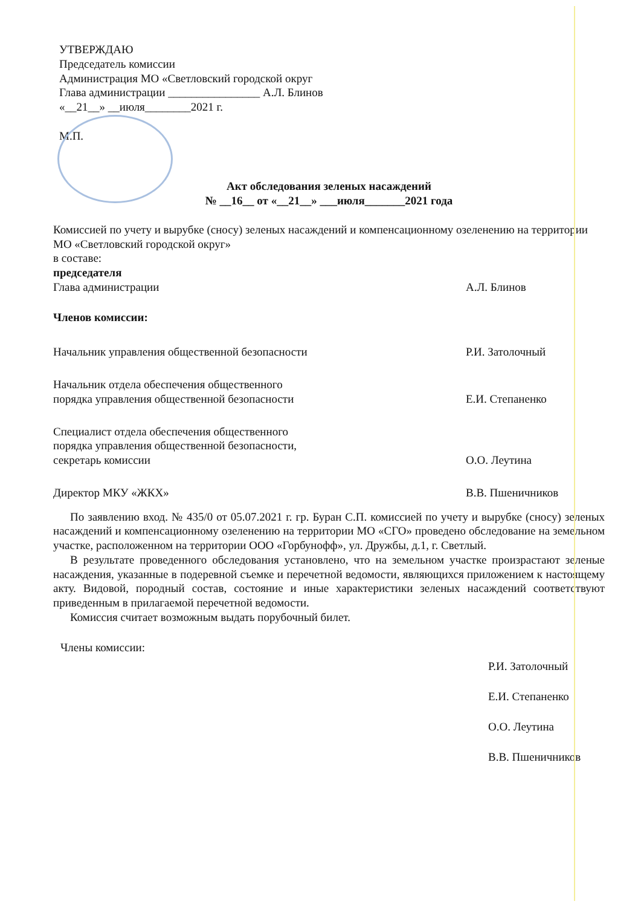УТВЕРЖДАЮ
Председатель комиссии
Администрация МО «Светловский городской округ
Глава администрации ________________ А.Л. Блинов
«__21__» __июля________2021 г.
М.П.
Акт обследования зеленых насаждений
№ __16__ от «__21__» ___июля_______2021 года
Комиссией по учету и вырубке (сносу) зеленых насаждений и компенсационному озеленению на территории МО «Светловский городской округ»
в составе:
председателя
Глава администрации А.Л. Блинов
Членов комиссии:
Начальник управления общественной безопасности Р.И. Затолочный
Начальник отдела обеспечения общественного
порядка управления общественной безопасности Е.И. Степаненко
Специалист отдела обеспечения общественного
порядка управления общественной безопасности,
секретарь комиссии О.О. Леутина
Директор МКУ «ЖКХ» В.В. Пшеничников
По заявлению вход. № 435/0 от 05.07.2021 г. гр. Буран С.П. комиссией по учету и вырубке (сносу) зеленых насаждений и компенсационному озеленению на территории МО «СГО» проведено обследование на земельном участке, расположенном на территории ООО «Горбунофф», ул. Дружбы, д.1, г. Светлый.
В результате проведенного обследования установлено, что на земельном участке произрастают зеленые насаждения, указанные в подеревной съемке и перечетной ведомости, являющихся приложением к настоящему акту. Видовой, породный состав, состояние и иные характеристики зеленых насаждений соответствуют приведенным в прилагаемой перечетной ведомости.
Комиссия считает возможным выдать порубочный билет.
Члены комиссии:
Р.И. Затолочный
Е.И. Степаненко
О.О. Леутина
В.В. Пшеничников